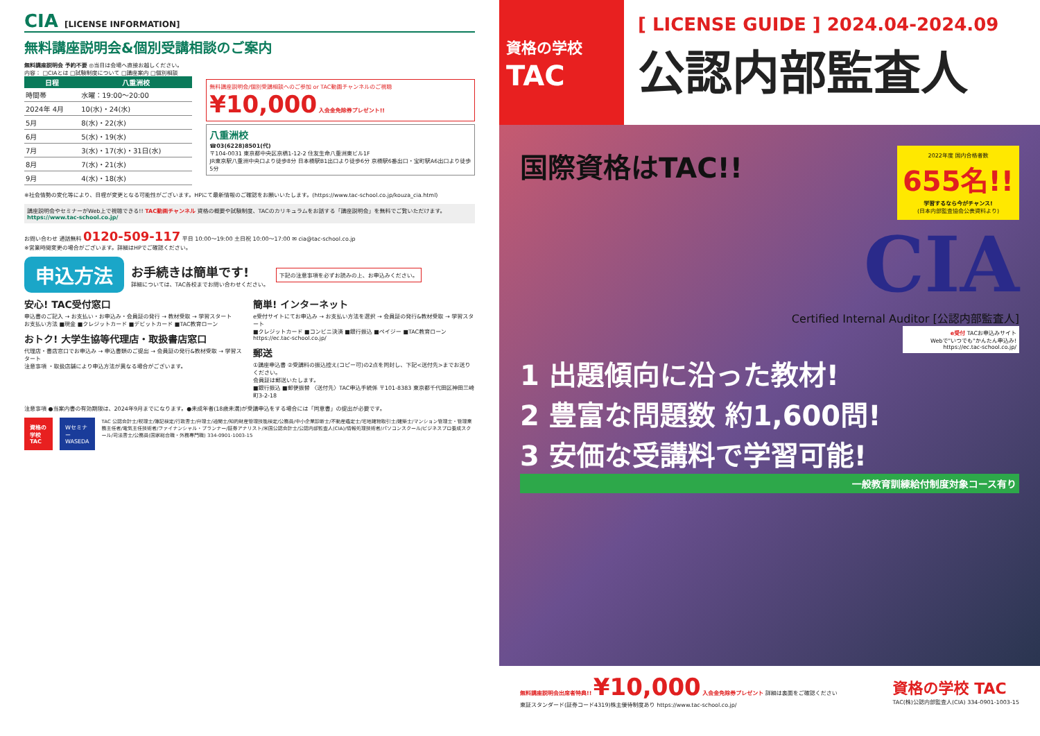CIA [LICENSE INFORMATION]
無料講座説明会&個別受講相談のご案内
無料講座説明会 予約不要 ◎当日は会場へ直接お越しください。
内容： □CIAとは □試験制度について □講座案内 □個別相談
| 日程 | 八重洲校 |
| --- | --- |
| 時間帯 | 水曜：19:00〜20:00 |
| 2024年 4月 | 10(水)・24(水) |
| 5月 | 8(水)・22(水) |
| 6月 | 5(水)・19(水) |
| 7月 | 3(水)・17(水)・31日(水) |
| 8月 | 7(水)・21(水) |
| 9月 | 4(水)・18(水) |
無料講座説明会/個別受講相談へのご参加 or TAC動画チャンネルのご視聴
¥10,000 入会金免除券プレゼント!!
八重洲校
☎03(6228)8501(代)
〒104-0031 東京都中央区京橋1-12-2 住友生命八重洲東ビル1F
JR東京駅八重洲中央口より徒歩8分 日本橋駅B1出口より徒歩6分 京橋駅6番出口・宝町駅A6出口より徒歩5分
※社会情勢の変化等により、日程が変更となる可能性がございます。HPにて最新情報のご確認をお願いいたします。(https://www.tac-school.co.jp/kouza_cia.html)
講座説明会やセミナーがWeb上で視聴できる!! TAC動画チャンネル 資格の概要や試験制度、TACのカリキュラムをお話する「講座説明会」を無料でご覧いただけます。 https://www.tac-school.co.jp/
お問い合わせ 通話無料 0120-509-117 平日 10:00〜19:00 土日祝 10:00〜17:00 ✉ cia@tac-school.co.jp
※営業時間変更の場合がございます。詳細はHPでご確認ください。
申込方法
お手続きは簡単です!
詳細については、TAC各校までお問い合わせください。
下記の注意事項を必ずお読みの上、お申込みください。
安心! TAC受付窓口
申込書のご記入 → お支払い・お申込み・会員証の発行 → 教材受取 → 学習スタート
お支払い方法 ■現金 ■クレジットカード ■デビットカード ■TAC教育ローン
おトク! 大学生協等代理店・取扱書店窓口
代理店・書店窓口でお申込み → 申込書類のご提出 → 会員証の発行&教材受取 → 学習スタート
注意事項 ・取扱店舗により申込方法が異なる場合がございます。
簡単! インターネット
e受付サイトにてお申込み → お支払い方法を選択 → 会員証の発行&教材受取 → 学習スタート
■クレジットカード ■コンビニ決済 ■銀行振込 ■ペイジー ■TAC教育ローン https://ec.tac-school.co.jp/
郵送
①講座申込書 ②受講料の振込控え(コピー可)の2点を同封し、下記<送付先>までお送りください。
会員証は郵送いたします。
■銀行振込 ■郵便振替 〈送付先〉TAC申込手続係 〒101-8383 東京都千代田区神田三崎町3-2-18
注意事項 ●当案内書の有効期限は、2024年9月までになります。●未成年者(18歳未満)が受講申込をする場合には「同意書」の提出が必要です。
資格の学校 TAC Wセミナー WASEDA
TAC 公認会計士/税理士/簿記検定/行政書士/弁理士/通関士/知的財産管理技能検定/公務員/中小企業診断士/不動産鑑定士/宅地建物取引士/建築士/マンション管理士・管理業務主任者/電気主任技術者/ファイナンシャル・プランナー/証券アナリスト/米国公認会計士/公認内部監査人(CIA)/情報処理技術者/パソコンスクール/ビジネスプロ養成スクール/司法書士/公務員(国家総合職・外務専門職) 334-0901-1003-15
資格の学校
TAC
[ LICENSE GUIDE ] 2024.04-2024.09
公認内部監査人
国際資格はTAC!!
2022年度 国内合格者数
655名!!
学習するなら今がチャンス!
(日本内部監査協会公表資料より)
CIA
Certified Internal Auditor [公認内部監査人]
e受付 TACお申込みサイト
Webで"いつでも"かんたん申込み!
https://ec.tac-school.co.jp/
1 出題傾向に沿った教材!
2 豊富な問題数 約1,600問!
3 安価な受講料で学習可能!
一般教育訓練給付制度対象コース有り
無料講座説明会出席者特典!! ¥10,000 入会金免除券プレゼント 詳細は裏面をご確認ください
東証スタンダード(証券コード4319)株主優待制度あり https://www.tac-school.co.jp/
資格の学校 TAC
TAC(株)公認内部監査人(CIA) 334-0901-1003-15